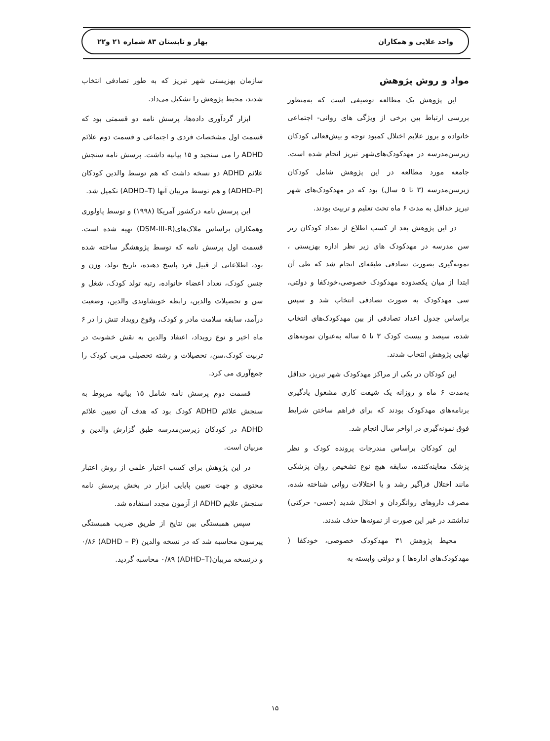واحد علایی و همکاران بهار و تابستان ۸۳ شماره ۲۱ و۲۲
مواد و روش پژوهش
این پژوهش یک مطالعه توصیفی است که به‌منظور بررسی ارتباط بین برخی از ویژگی های روانی- اجتماعی خانواده و بروز علایم اختلال کمبود توجه و بیش‌فعالی کودکان زیرسن‌مدرسه در مهدکودک‌های‌شهر تبریز انجام شده است. جامعه مورد مطالعه در این پژوهش شامل کودکان زیرسن‌مدرسه (۳ تا ۵ سال) بود که در مهدکودک‌های شهر تبریز حداقل به مدت ۶ ماه تحت تعلیم و تربیت بودند.
در این پژوهش بعد از کسب اطلاع از تعداد کودکان زیر سن مدرسه در مهدکودک های زیر نظر اداره بهزیستی ، نمونه‌گیری بصورت تصادفی طبقه‌ای انجام شد که طی آن ابتدا از میان یکصدوده مهدکودک خصوصی،خودکفا و دولتی، سی مهدکودک به صورت تصادفی انتخاب شد و سپس براساس جدول اعداد تصادفی از بین مهدکودک‌های انتخاب شده، سیصد و بیست کودک ۳ تا ۵ ساله به‌عنوان نمونه‌های نهایی پژوهش انتخاب شدند.
این کودکان در یکی از مراکز مهدکودک شهر تبریز، حداقل به‌مدت ۶ ماه و روزانه یک شیفت کاری مشغول یادگیری برنامه‌های مهدکودک بودند که برای فراهم ساختن شرایط فوق نمونه‌گیری در اواخر سال انجام شد.
این کودکان براساس مندرجات پرونده کودک و نظر پزشک معاینه‌کننده، سابقه هیچ نوع تشخیص روان پزشکی مانند اختلال فراگیر رشد و یا اختلالات روانی شناخته شده، مصرف داروهای روانگردان و اختلال شدید (حسی- حرکتی) نداشتند در غیر این صورت از نمونه‌ها حذف شدند.
محیط پژوهش ۳۱ مهدکودک خصوصی، خودکفا ( مهدکودک‌های اداره‌ها ) و دولتی وابسته به
سازمان بهزیستی شهر تبریز که به طور تصادفی انتخاب شدند، محیط پژوهش را تشکیل می‌داد.
ابزار گردآوری داده‌ها، پرسش نامه دو قسمتی بود که قسمت اول مشخصات فردی و اجتماعی و قسمت دوم علائم ADHD را می سنجید و ۱۵ بیانیه داشت. پرسش نامه سنجش علائم ADHD دو نسخه داشت که هم توسط والدین کودکان (ADHD–P) و هم توسط مربیان آنها (ADHD–T) تکمیل شد.
این پرسش نامه درکشور آمریکا (۱۹۹۸) و توسط پاولوری وهمکاران براساس ملاک‌های(DSM-III-R) تهیه شده است. قسمت اول پرسش نامه که توسط پژوهشگر ساخته شده بود، اطلاعاتی از قبیل فرد پاسخ دهنده، تاریخ تولد، وزن و جنس کودک، تعداد اعضاء خانواده، رتبه تولد کودک، شغل و سن و تحصیلات والدین، رابطه خویشاوندی والدین، وضعیت درآمد، سابقه سلامت مادر و کودک، وقوع رویداد تنش زا در ۶ ماه اخیر و نوع رویداد، اعتقاد والدین به نقش خشونت در تربیت کودک،سن، تحصیلات و رشته تحصیلی مربی کودک را جمع‌آوری می کرد.
قسمت دوم پرسش نامه شامل ۱۵ بیانیه مربوط به سنجش علائم ADHD کودک بود که هدف آن تعیین علائم ADHD در کودکان زیرسن‌مدرسه طبق گزارش والدین و مربیان است.
در این پژوهش برای کسب اعتبار علمی از روش اعتبار محتوی و جهت تعیین پایایی ابزار در بخش پرسش نامه سنجش علایم ADHD از آزمون مجدد استفاده شد.
سپس همبستگی بین نتایج از طریق ضریب همبستگی پیرسون محاسبه شد که در نسخه والدین (ADHD – P) ۰/۸۶ و درنسخه مربیان(ADHD–T) ۰/۸۹ محاسبه گردید.
۱۵